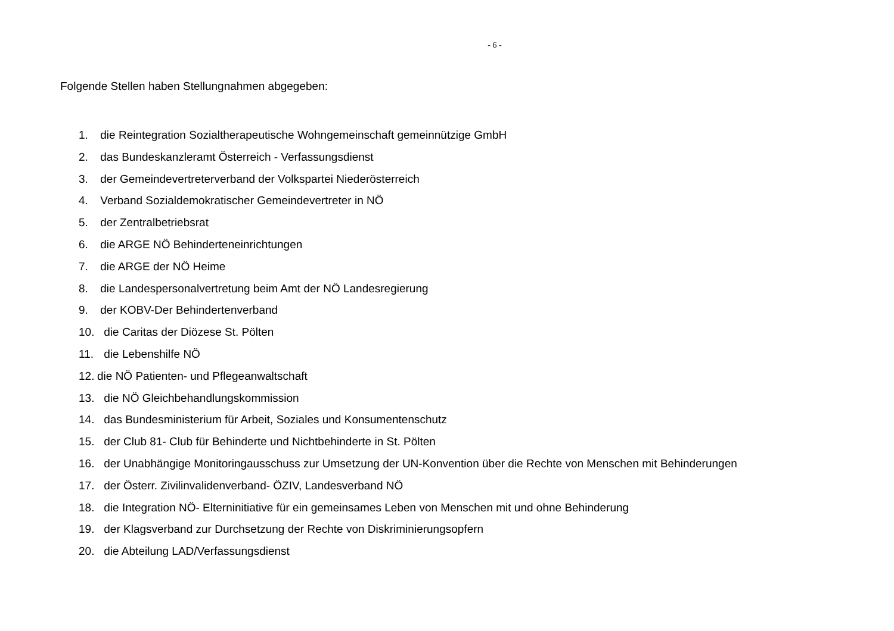- 6 -
Folgende Stellen haben Stellungnahmen abgegeben:
1. die Reintegration Sozialtherapeutische Wohngemeinschaft gemeinnützige GmbH
2. das Bundeskanzleramt Österreich - Verfassungsdienst
3. der Gemeindevertreterverband der Volkspartei Niederösterreich
4. Verband Sozialdemokratischer Gemeindevertreter in NÖ
5. der Zentralbetriebsrat
6. die ARGE NÖ Behinderteneinrichtungen
7. die ARGE der NÖ Heime
8. die Landespersonalvertretung beim Amt der NÖ Landesregierung
9. der KOBV-Der Behindertenverband
10. die Caritas der Diözese St. Pölten
11. die Lebenshilfe NÖ
12. die NÖ Patienten- und Pflegeanwaltschaft
13. die NÖ Gleichbehandlungskommission
14. das Bundesministerium für Arbeit, Soziales und Konsumentenschutz
15. der Club 81- Club für Behinderte und Nichtbehinderte in St. Pölten
16. der Unabhängige Monitoringausschuss zur Umsetzung der UN-Konvention über die Rechte von Menschen mit Behinderungen
17. der Österr. Zivilinvalidenverband- ÖZIV, Landesverband NÖ
18. die Integration NÖ- Elterninitiative für ein gemeinsames Leben von Menschen mit und ohne Behinderung
19. der Klagsverband zur Durchsetzung der Rechte von Diskriminierungsopfern
20. die Abteilung LAD/Verfassungsdienst